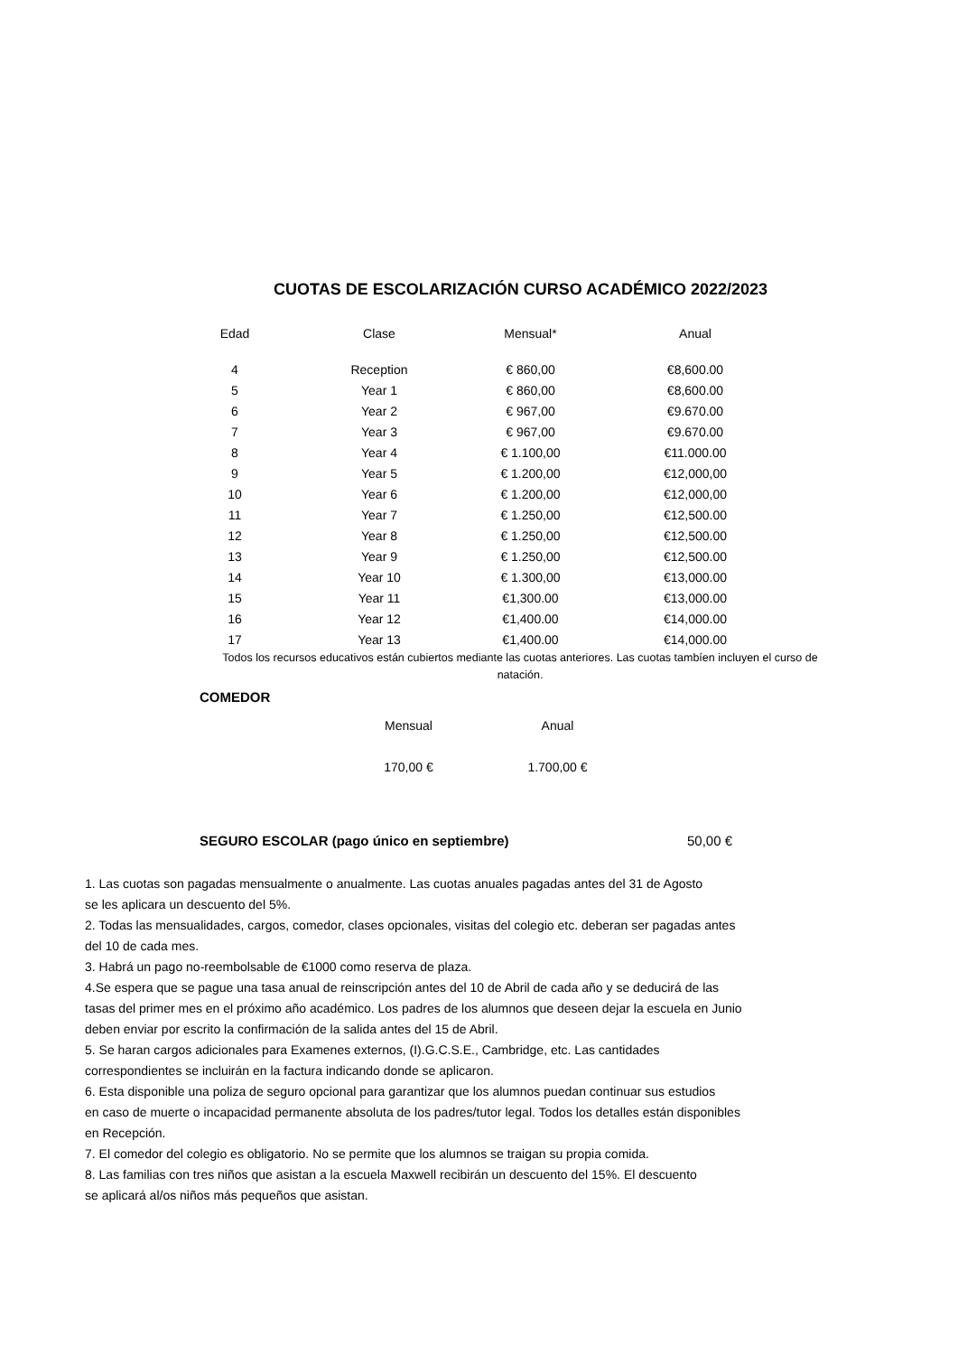CUOTAS DE ESCOLARIZACIÓN CURSO ACADÉMICO 2022/2023
| Edad | Clase | Mensual* | Anual |
| --- | --- | --- | --- |
| 4 | Reception | € 860,00 | €8,600.00 |
| 5 | Year 1 | € 860,00 | €8,600.00 |
| 6 | Year 2 | € 967,00 | €9.670.00 |
| 7 | Year 3 | € 967,00 | €9.670.00 |
| 8 | Year 4 | € 1.100,00 | €11.000.00 |
| 9 | Year 5 | € 1.200,00 | €12,000,00 |
| 10 | Year 6 | € 1.200,00 | €12,000,00 |
| 11 | Year 7 | € 1.250,00 | €12,500.00 |
| 12 | Year 8 | € 1.250,00 | €12,500.00 |
| 13 | Year 9 | € 1.250,00 | €12,500.00 |
| 14 | Year 10 | € 1.300,00 | €13,000.00 |
| 15 | Year 11 | €1,300.00 | €13,000.00 |
| 16 | Year 12 | €1,400.00 | €14,000.00 |
| 17 | Year 13 | €1,400.00 | €14,000.00 |
Todos los recursos educativos están cubiertos mediante las cuotas anteriores. Las cuotas tambíen incluyen el curso de natación.
COMEDOR
| Mensual | Anual |
| --- | --- |
| 170,00 € | 1.700,00 € |
SEGURO ESCOLAR (pago único en septiembre) 50,00 €
1. Las cuotas son pagadas mensualmente o anualmente. Las cuotas anuales pagadas antes del 31 de Agosto
se les aplicara un descuento del 5%.
2. Todas las mensualidades, cargos, comedor, clases opcionales, visitas del colegio etc. deberan ser pagadas antes
del 10 de cada mes.
3. Habrá un pago no-reembolsable de €1000 como reserva de plaza.
4.Se espera que se pague una tasa anual de reinscripción antes del 10 de Abril de cada año y se deducirá de las
tasas del primer mes en el próximo año académico. Los padres de los alumnos que deseen dejar la escuela en Junio
deben enviar por escrito la confirmación de la salida antes del 15 de Abril.
5. Se haran cargos adicionales para Examenes externos, (I).G.C.S.E., Cambridge, etc. Las cantidades
correspondientes se incluirán en la factura indicando donde se aplicaron.
6. Esta disponible una poliza de seguro opcional para garantizar que los alumnos puedan continuar sus estudios
en caso de muerte o incapacidad permanente absoluta de los padres/tutor legal. Todos los detalles están disponibles
en Recepción.
7. El comedor del colegio es obligatorio. No se permite que los alumnos se traigan su propia comida.
8. Las familias con tres niños que asistan a la escuela Maxwell recibirán un descuento del 15%. El descuento
se aplicará al/os niños más pequeños que asistan.